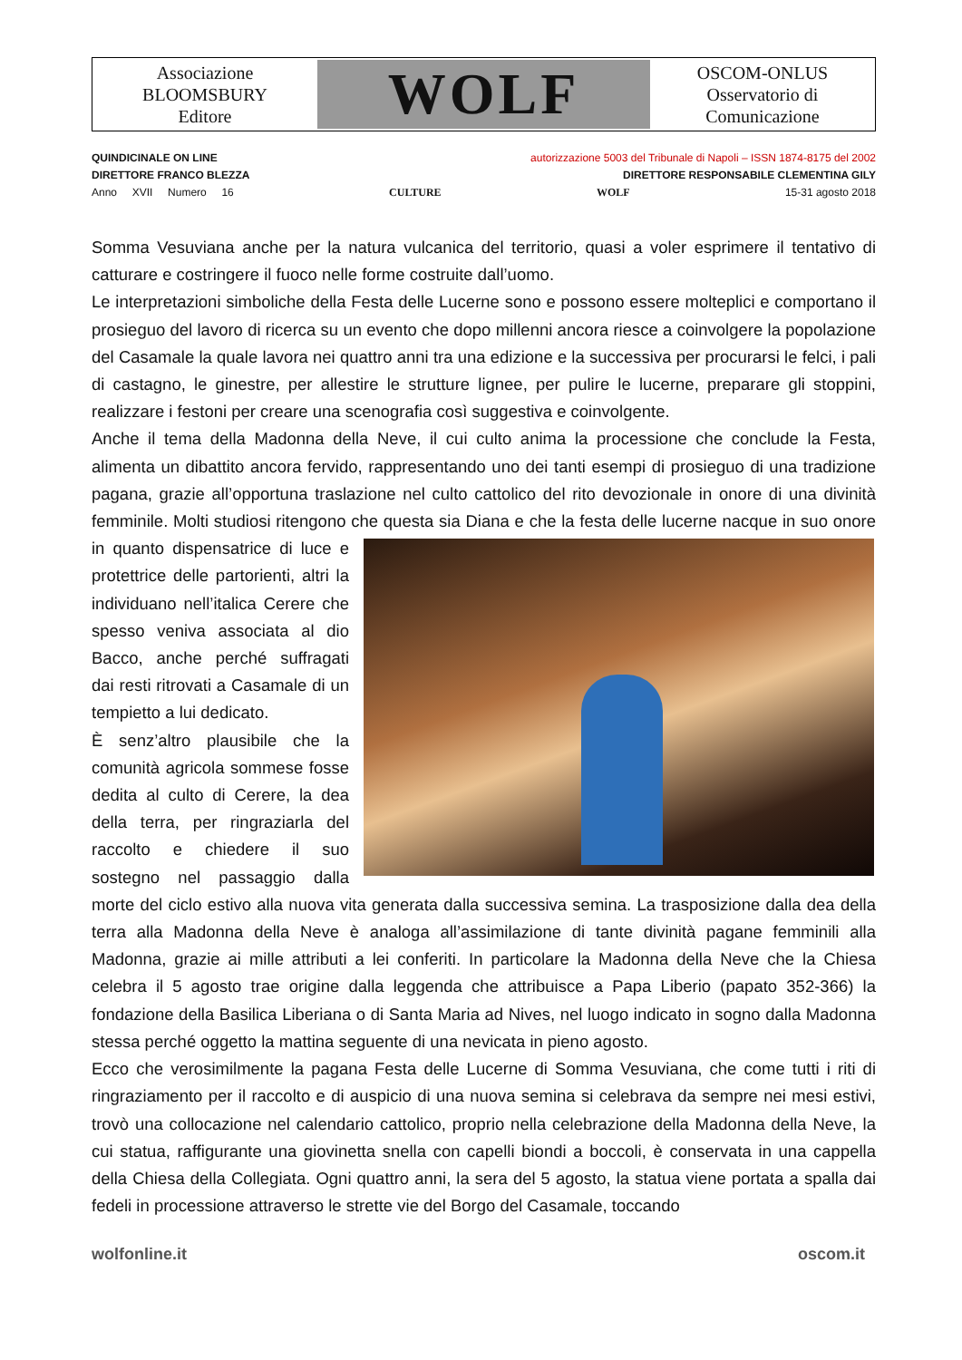Associazione
BLOOMSBURY
Editore
WOLF
OSCOM-ONLUS
Osservatorio di
Comunicazione
QUINDICINALE ON LINE autorizzazione 5003 del Tribunale di Napoli – ISSN 1874-8175 del 2002
DIRETTORE FRANCO BLEZZA DIRETTORE RESPONSABILE CLEMENTINA GILY
Anno XVII Numero 16 CULTURE WOLF 15-31 agosto 2018
Somma Vesuviana anche per la natura vulcanica del territorio, quasi a voler esprimere il tentativo di catturare e costringere il fuoco nelle forme costruite dall’uomo.
Le interpretazioni simboliche della Festa delle Lucerne sono e possono essere molteplici e comportano il prosieguo del lavoro di ricerca su un evento che dopo millenni ancora riesce a coinvolgere la popolazione del Casamale la quale lavora nei quattro anni tra una edizione e la successiva per procurarsi le felci, i pali di castagno, le ginestre, per allestire le strutture lignee, per pulire le lucerne, preparare gli stoppini, realizzare i festoni per creare una scenografia così suggestiva e coinvolgente.
Anche il tema della Madonna della Neve, il cui culto anima la processione che conclude la Festa, alimenta un dibattito ancora fervido, rappresentando uno dei tanti esempi di prosieguo di una tradizione pagana, grazie all’opportuna traslazione nel culto cattolico del rito devozionale in onore di una divinità femminile. Molti studiosi ritengono che questa sia Diana e che la festa delle lucerne nacque in suo onore in quanto dispensatrice di luce e protettrice delle partorienti, altri la individuano nell’italica Cerere che spesso veniva associata al dio Bacco, anche perché suffragati dai resti ritrovati a Casamale di un tempietto a lui dedicato.
È senz’altro plausibile che la comunità agricola sommese fosse dedita al culto di Cerere, la dea della terra, per ringraziarla del raccolto e chiedere il suo sostegno nel passaggio dalla morte del ciclo estivo alla nuova vita generata dalla successiva semina. La trasposizione dalla dea della terra alla Madonna della Neve è analoga all’assimilazione di tante divinità pagane femminili alla Madonna, grazie ai mille attributi a lei conferiti. In particolare la Madonna della Neve che la Chiesa celebra il 5 agosto trae origine dalla leggenda che attribuisce a Papa Liberio (papato 352-366) la fondazione della Basilica Liberiana o di Santa Maria ad Nives, nel luogo indicato in sogno dalla Madonna stessa perché oggetto la mattina seguente di una nevicata in pieno agosto.
Ecco che verosimilmente la pagana Festa delle Lucerne di Somma Vesuviana, che come tutti i riti di ringraziamento per il raccolto e di auspicio di una nuova semina si celebrava da sempre nei mesi estivi, trovò una collocazione nel calendario cattolico, proprio nella celebrazione della Madonna della Neve, la cui statua, raffigurante una giovinetta snella con capelli biondi a boccoli, è conservata in una cappella della Chiesa della Collegiata. Ogni quattro anni, la sera del 5 agosto, la statua viene portata a spalla dai fedeli in processione attraverso le strette vie del Borgo del Casamale, toccando
wolfonline.it oscom.it